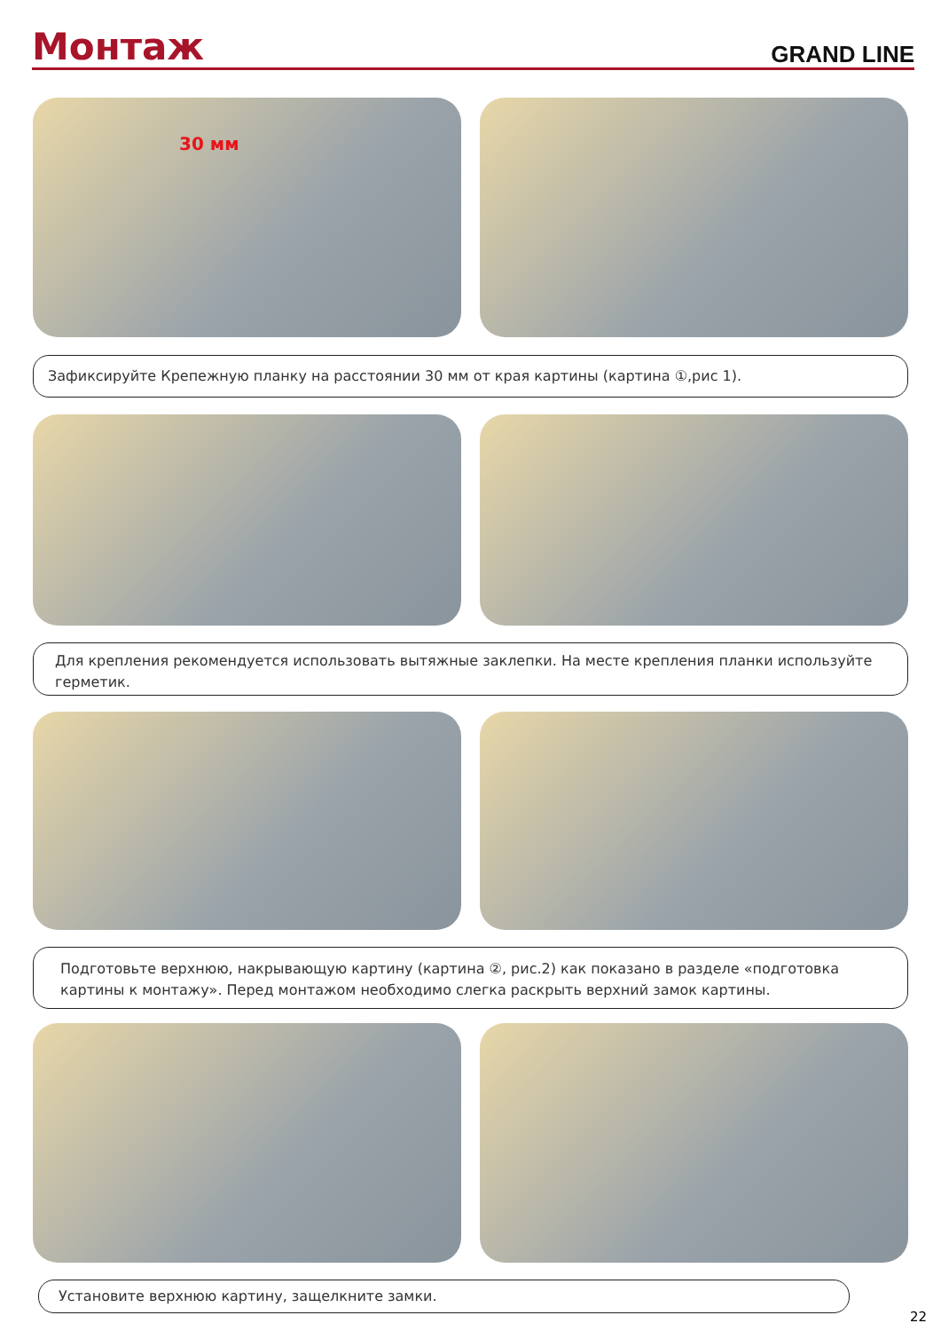Монтаж
GRAND LINE
30 мм
Зафиксируйте Крепежную планку на расстоянии 30 мм от края картины (картина ①,рис 1).
Для крепления рекомендуется использовать вытяжные заклепки. На месте крепления планки используйте герметик.
Подготовьте верхнюю, накрывающую картину (картина ②, рис.2) как показано в разделе «подготовка картины к монтажу». Перед монтажом необходимо слегка раскрыть верхний замок картины.
Установите верхнюю картину, защелкните замки.
22